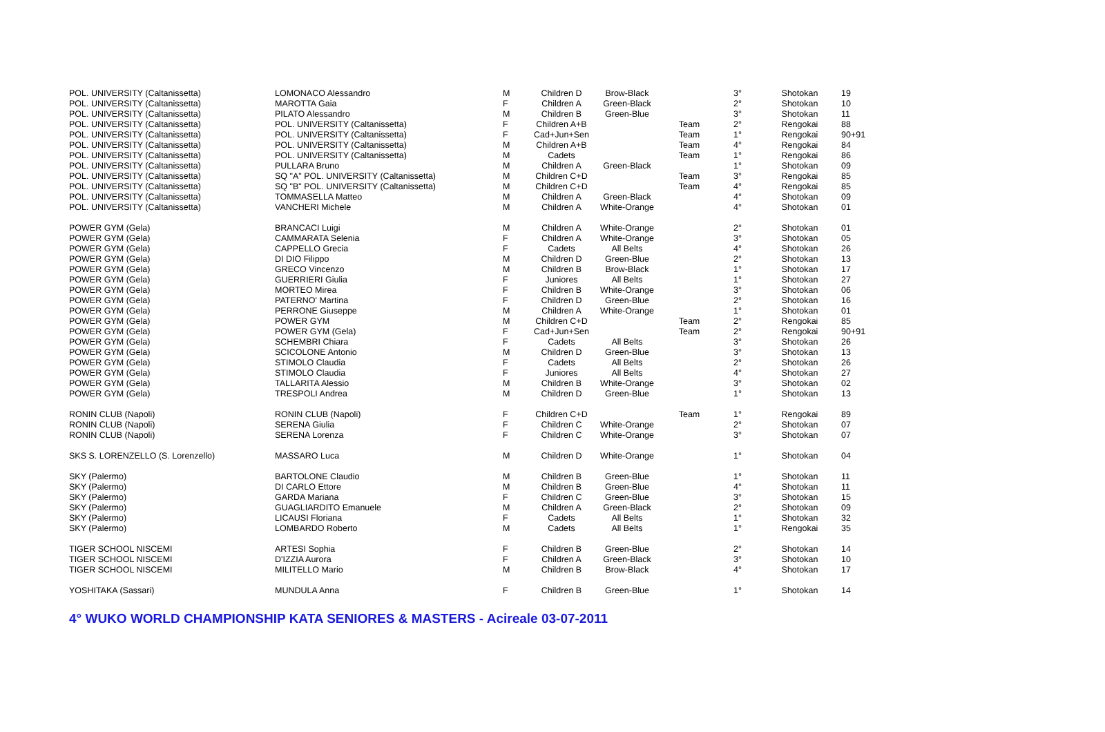| POL. UNIVERSITY (Caltanissetta) | LOMONACO Alessandro | M | Children D | Brow-Black | | 3° | Shotokan | 19 |
| POL. UNIVERSITY (Caltanissetta) | MAROTTA Gaia | F | Children A | Green-Black | | 2° | Shotokan | 10 |
| POL. UNIVERSITY (Caltanissetta) | PILATO Alessandro | M | Children B | Green-Blue | | 3° | Shotokan | 11 |
| POL. UNIVERSITY (Caltanissetta) | POL. UNIVERSITY (Caltanissetta) | F | Children A+B | | Team | 2° | Rengokai | 88 |
| POL. UNIVERSITY (Caltanissetta) | POL. UNIVERSITY (Caltanissetta) | F | Cad+Jun+Sen | | Team | 1° | Rengokai | 90+91 |
| POL. UNIVERSITY (Caltanissetta) | POL. UNIVERSITY (Caltanissetta) | M | Children A+B | | Team | 4° | Rengokai | 84 |
| POL. UNIVERSITY (Caltanissetta) | POL. UNIVERSITY (Caltanissetta) | M | Cadets | | Team | 1° | Rengokai | 86 |
| POL. UNIVERSITY (Caltanissetta) | PULLARA Bruno | M | Children A | Green-Black | | 1° | Shotokan | 09 |
| POL. UNIVERSITY (Caltanissetta) | SQ "A" POL. UNIVERSITY (Caltanissetta) | M | Children C+D | | Team | 3° | Rengokai | 85 |
| POL. UNIVERSITY (Caltanissetta) | SQ "B" POL. UNIVERSITY (Caltanissetta) | M | Children C+D | | Team | 4° | Rengokai | 85 |
| POL. UNIVERSITY (Caltanissetta) | TOMMASELLA Matteo | M | Children A | Green-Black | | 4° | Shotokan | 09 |
| POL. UNIVERSITY (Caltanissetta) | VANCHERI Michele | M | Children A | White-Orange | | 4° | Shotokan | 01 |
| POWER GYM (Gela) | BRANCACI Luigi | M | Children A | White-Orange | | 2° | Shotokan | 01 |
| POWER GYM (Gela) | CAMMARATA Selenia | F | Children A | White-Orange | | 3° | Shotokan | 05 |
| POWER GYM (Gela) | CAPPELLO Grecia | F | Cadets | All Belts | | 4° | Shotokan | 26 |
| POWER GYM (Gela) | DI DIO Filippo | M | Children D | Green-Blue | | 2° | Shotokan | 13 |
| POWER GYM (Gela) | GRECO Vincenzo | M | Children B | Brow-Black | | 1° | Shotokan | 17 |
| POWER GYM (Gela) | GUERRIERI Giulia | F | Juniores | All Belts | | 1° | Shotokan | 27 |
| POWER GYM (Gela) | MORTEO Mirea | F | Children B | White-Orange | | 3° | Shotokan | 06 |
| POWER GYM (Gela) | PATERNO' Martina | F | Children D | Green-Blue | | 2° | Shotokan | 16 |
| POWER GYM (Gela) | PERRONE Giuseppe | M | Children A | White-Orange | | 1° | Shotokan | 01 |
| POWER GYM (Gela) | POWER GYM | M | Children C+D | | Team | 2° | Rengokai | 85 |
| POWER GYM (Gela) | POWER GYM (Gela) | F | Cad+Jun+Sen | | Team | 2° | Rengokai | 90+91 |
| POWER GYM (Gela) | SCHEMBRI Chiara | F | Cadets | All Belts | | 3° | Shotokan | 26 |
| POWER GYM (Gela) | SCICOLONE Antonio | M | Children D | Green-Blue | | 3° | Shotokan | 13 |
| POWER GYM (Gela) | STIMOLO Claudia | F | Cadets | All Belts | | 2° | Shotokan | 26 |
| POWER GYM (Gela) | STIMOLO Claudia | F | Juniores | All Belts | | 4° | Shotokan | 27 |
| POWER GYM (Gela) | TALLARITA Alessio | M | Children B | White-Orange | | 3° | Shotokan | 02 |
| POWER GYM (Gela) | TRESPOLI Andrea | M | Children D | Green-Blue | | 1° | Shotokan | 13 |
| RONIN CLUB (Napoli) | RONIN CLUB (Napoli) | F | Children C+D | | Team | 1° | Rengokai | 89 |
| RONIN CLUB (Napoli) | SERENA Giulia | F | Children C | White-Orange | | 2° | Shotokan | 07 |
| RONIN CLUB (Napoli) | SERENA Lorenza | F | Children C | White-Orange | | 3° | Shotokan | 07 |
| SKS S. LORENZELLO (S. Lorenzello) | MASSARO Luca | M | Children D | White-Orange | | 1° | Shotokan | 04 |
| SKY (Palermo) | BARTOLONE Claudio | M | Children B | Green-Blue | | 1° | Shotokan | 11 |
| SKY (Palermo) | DI CARLO Ettore | M | Children B | Green-Blue | | 4° | Shotokan | 11 |
| SKY (Palermo) | GARDA Mariana | F | Children C | Green-Blue | | 3° | Shotokan | 15 |
| SKY (Palermo) | GUAGLIARDITO Emanuele | M | Children A | Green-Black | | 2° | Shotokan | 09 |
| SKY (Palermo) | LICAUSI Floriana | F | Cadets | All Belts | | 1° | Shotokan | 32 |
| SKY (Palermo) | LOMBARDO Roberto | M | Cadets | All Belts | | 1° | Rengokai | 35 |
| TIGER SCHOOL NISCEMI | ARTESI Sophia | F | Children B | Green-Blue | | 2° | Shotokan | 14 |
| TIGER SCHOOL NISCEMI | D'IZZIA Aurora | F | Children A | Green-Black | | 3° | Shotokan | 10 |
| TIGER SCHOOL NISCEMI | MILITELLO Mario | M | Children B | Brow-Black | | 4° | Shotokan | 17 |
| YOSHITAKA (Sassari) | MUNDULA Anna | F | Children B | Green-Blue | | 1° | Shotokan | 14 |
4° WUKO WORLD CHAMPIONSHIP KATA SENIORES & MASTERS - Acireale 03-07-2011